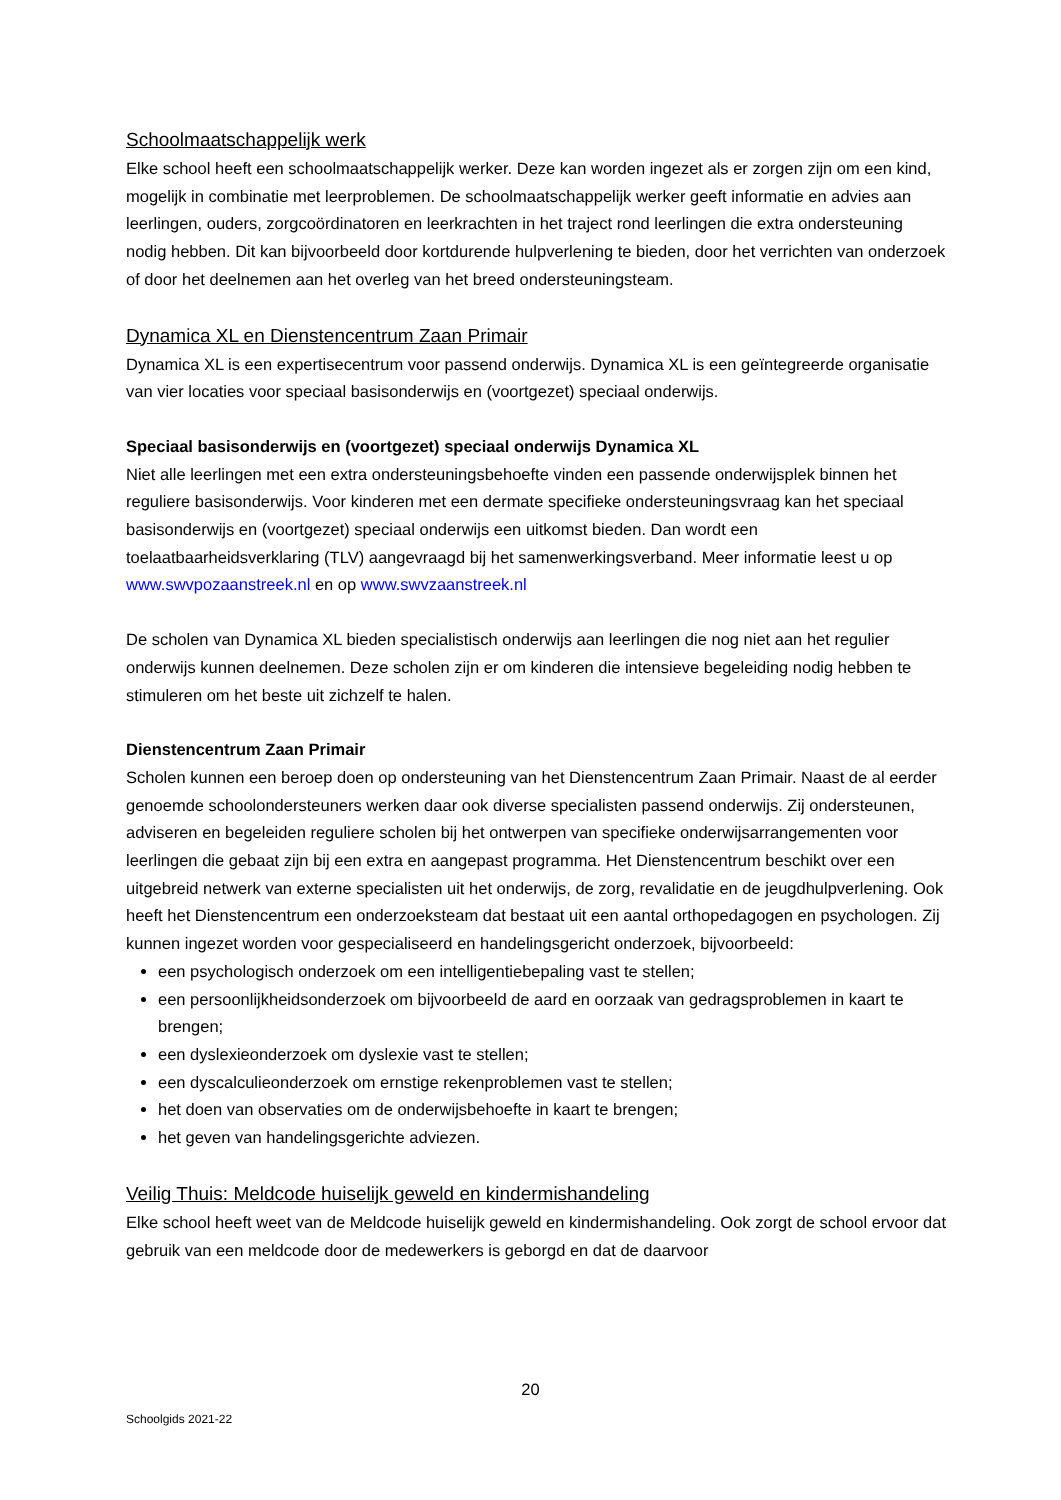Schoolmaatschappelijk werk
Elke school heeft een schoolmaatschappelijk werker. Deze kan worden ingezet als er zorgen zijn om een kind, mogelijk in combinatie met leerproblemen. De schoolmaatschappelijk werker geeft informatie en advies aan leerlingen, ouders, zorgcoördinatoren en leerkrachten in het traject rond leerlingen die extra ondersteuning nodig hebben. Dit kan bijvoorbeeld door kortdurende hulpverlening te bieden, door het verrichten van onderzoek of door het deelnemen aan het overleg van het breed ondersteuningsteam.
Dynamica XL en Dienstencentrum Zaan Primair
Dynamica XL is een expertisecentrum voor passend onderwijs. Dynamica XL is een geïntegreerde organisatie van vier locaties voor speciaal basisonderwijs en (voortgezet) speciaal onderwijs.
Speciaal basisonderwijs en (voortgezet) speciaal onderwijs Dynamica XL
Niet alle leerlingen met een extra ondersteuningsbehoefte vinden een passende onderwijsplek binnen het reguliere basisonderwijs. Voor kinderen met een dermate specifieke ondersteuningsvraag kan het speciaal basisonderwijs en (voortgezet) speciaal onderwijs een uitkomst bieden. Dan wordt een toelaatbaarheidsverklaring (TLV) aangevraagd bij het samenwerkingsverband. Meer informatie leest u op www.swvpozaanstreek.nl en op www.swvzaanstreek.nl
De scholen van Dynamica XL bieden specialistisch onderwijs aan leerlingen die nog niet aan het regulier onderwijs kunnen deelnemen. Deze scholen zijn er om kinderen die intensieve begeleiding nodig hebben te stimuleren om het beste uit zichzelf te halen.
Dienstencentrum Zaan Primair
Scholen kunnen een beroep doen op ondersteuning van het Dienstencentrum Zaan Primair. Naast de al eerder genoemde schoolondersteuners werken daar ook diverse specialisten passend onderwijs. Zij ondersteunen, adviseren en begeleiden reguliere scholen bij het ontwerpen van specifieke onderwijsarrangementen voor leerlingen die gebaat zijn bij een extra en aangepast programma. Het Dienstencentrum beschikt over een uitgebreid netwerk van externe specialisten uit het onderwijs, de zorg, revalidatie en de jeugdhulpverlening. Ook heeft het Dienstencentrum een onderzoeksteam dat bestaat uit een aantal orthopedagogen en psychologen. Zij kunnen ingezet worden voor gespecialiseerd en handelingsgericht onderzoek, bijvoorbeeld:
een psychologisch onderzoek om een intelligentiebepaling vast te stellen;
een persoonlijkheidsonderzoek om bijvoorbeeld de aard en oorzaak van gedragsproblemen in kaart te brengen;
een dyslexieonderzoek om dyslexie vast te stellen;
een dyscalculieonderzoek om ernstige rekenproblemen vast te stellen;
het doen van observaties om de onderwijsbehoefte in kaart te brengen;
het geven van handelingsgerichte adviezen.
Veilig Thuis: Meldcode huiselijk geweld en kindermishandeling
Elke school heeft weet van de Meldcode huiselijk geweld en kindermishandeling. Ook zorgt de school ervoor dat gebruik van een meldcode door de medewerkers is geborgd en dat de daarvoor
20
Schoolgids 2021-22